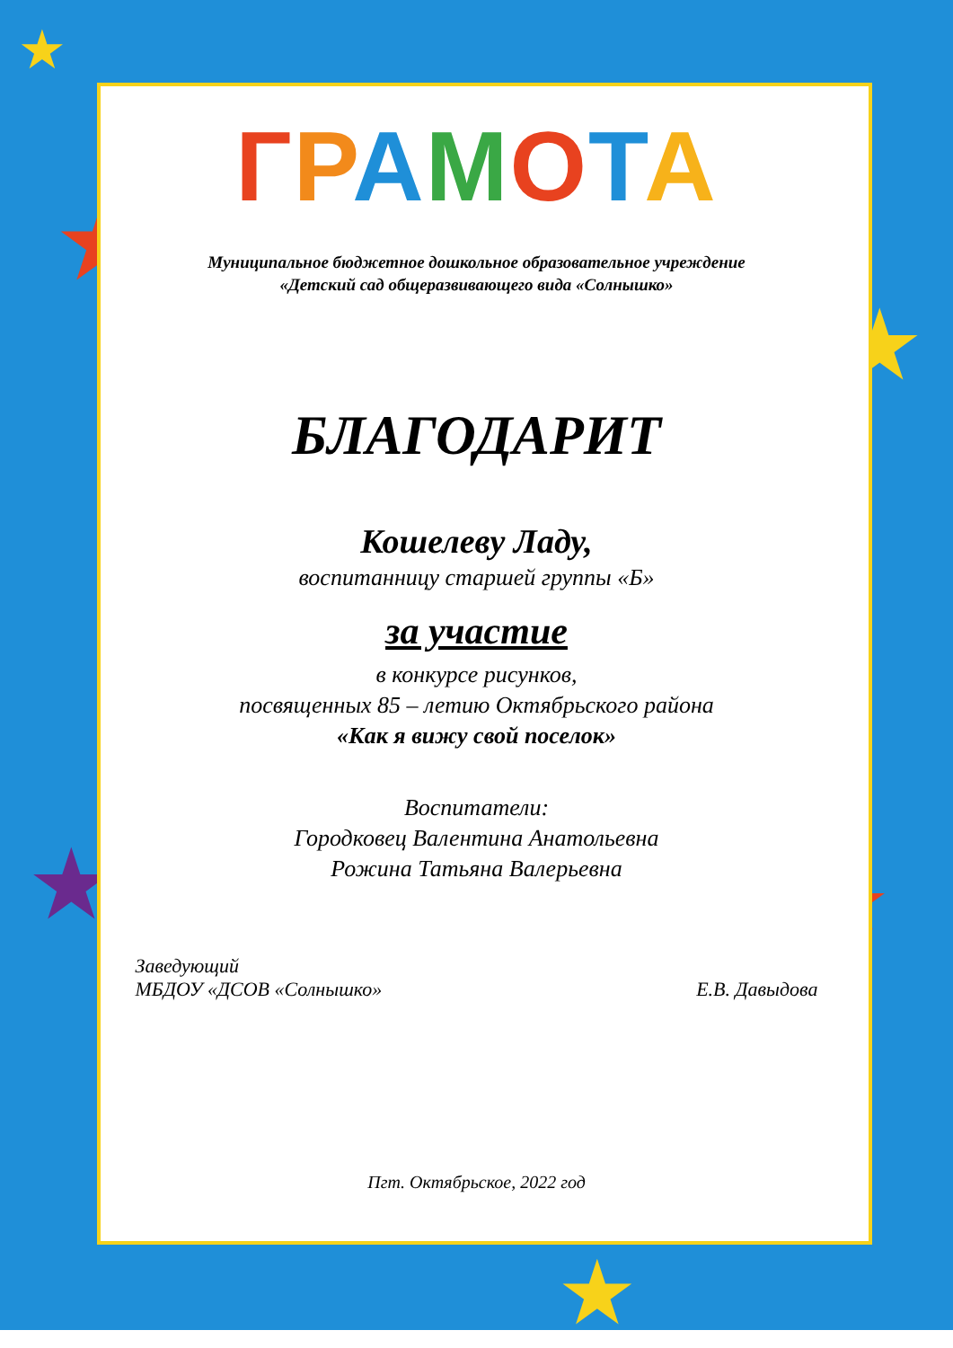★
★
★
★ ★
★
ГРАМОТА
Муниципальное бюджетное дошкольное образовательное учреждение
«Детский сад общеразвивающего вида «Солнышко»
БЛАГОДАРИТ
Кошелеву Ладу,
воспитанницу старшей группы «Б»
за участие
в конкурсе рисунков,
посвященных 85 – летию Октябрьского района
«Как я вижу свой поселок»
Воспитатели:
Городковец Валентина Анатольевна
Рожина Татьяна Валерьевна
Заведующий
МБДОУ «ДСОВ «Солнышко»
Е.В. Давыдова
Пгт. Октябрьское, 2022 год